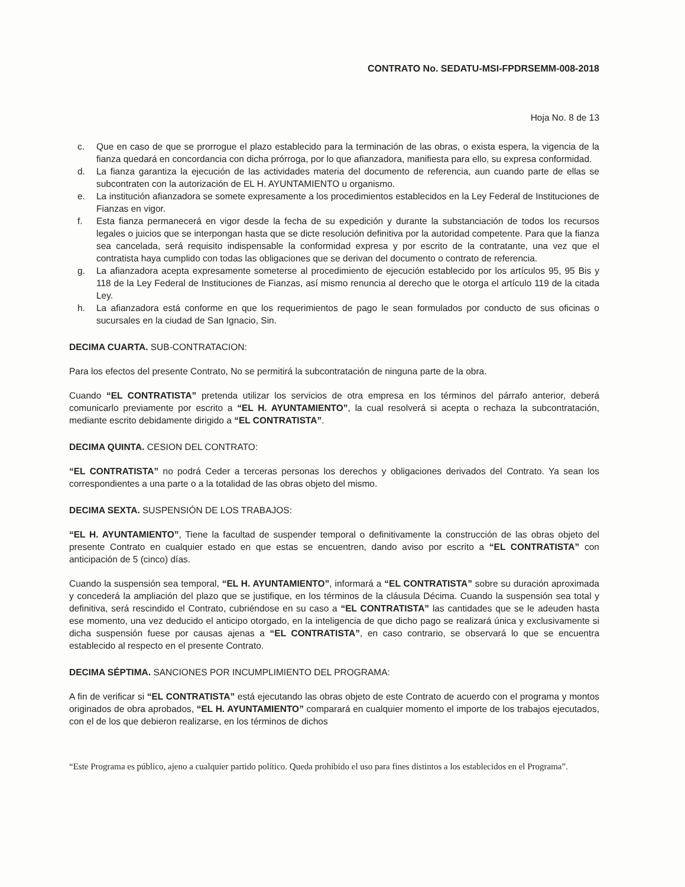CONTRATO No. SEDATU-MSI-FPDRSEMM-008-2018
Hoja No. 8 de 13
c. Que en caso de que se prorrogue el plazo establecido para la terminación de las obras, o exista espera, la vigencia de la fianza quedará en concordancia con dicha prórroga, por lo que afianzadora, manifiesta para ello, su expresa conformidad.
d. La fianza garantiza la ejecución de las actividades materia del documento de referencia, aun cuando parte de ellas se subcontraten con la autorización de EL H. AYUNTAMIENTO u organismo.
e. La institución afianzadora se somete expresamente a los procedimientos establecidos en la Ley Federal de Instituciones de Fianzas en vigor.
f. Esta fianza permanecerá en vigor desde la fecha de su expedición y durante la substanciación de todos los recursos legales o juicios que se interpongan hasta que se dicte resolución definitiva por la autoridad competente. Para que la fianza sea cancelada, será requisito indispensable la conformidad expresa y por escrito de la contratante, una vez que el contratista haya cumplido con todas las obligaciones que se derivan del documento o contrato de referencia.
g. La afianzadora acepta expresamente someterse al procedimiento de ejecución establecido por los artículos 95, 95 Bis y 118 de la Ley Federal de Instituciones de Fianzas, así mismo renuncia al derecho que le otorga el artículo 119 de la citada Ley.
h. La afianzadora está conforme en que los requerimientos de pago le sean formulados por conducto de sus oficinas o sucursales en la ciudad de San Ignacio, Sin.
DECIMA CUARTA. SUB-CONTRATACION:
Para los efectos del presente Contrato, No se permitirá la subcontratación de ninguna parte de la obra.
Cuando “EL CONTRATISTA” pretenda utilizar los servicios de otra empresa en los términos del párrafo anterior, deberá comunicarlo previamente por escrito a “EL H. AYUNTAMIENTO”, la cual resolverá si acepta o rechaza la subcontratación, mediante escrito debidamente dirigido a “EL CONTRATISTA”.
DECIMA QUINTA. CESION DEL CONTRATO:
“EL CONTRATISTA” no podrá Ceder a terceras personas los derechos y obligaciones derivados del Contrato. Ya sean los correspondientes a una parte o a la totalidad de las obras objeto del mismo.
DECIMA SEXTA. SUSPENSIÓN DE LOS TRABAJOS:
“EL H. AYUNTAMIENTO”, Tiene la facultad de suspender temporal o definitivamente la construcción de las obras objeto del presente Contrato en cualquier estado en que estas se encuentren, dando aviso por escrito a “EL CONTRATISTA” con anticipación de 5 (cinco) días.
Cuando la suspensión sea temporal, “EL H. AYUNTAMIENTO”, informará a “EL CONTRATISTA” sobre su duración aproximada y concederá la ampliación del plazo que se justifique, en los términos de la cláusula Décima. Cuando la suspensión sea total y definitiva, será rescindido el Contrato, cubriéndose en su caso a “EL CONTRATISTA” las cantidades que se le adeuden hasta ese momento, una vez deducido el anticipo otorgado, en la inteligencia de que dicho pago se realizará única y exclusivamente si dicha suspensión fuese por causas ajenas a “EL CONTRATISTA”, en caso contrario, se observará lo que se encuentra establecido al respecto en el presente Contrato.
DECIMA SÉPTIMA. SANCIONES POR INCUMPLIMIENTO DEL PROGRAMA:
A fin de verificar si “EL CONTRATISTA” está ejecutando las obras objeto de este Contrato de acuerdo con el programa y montos originados de obra aprobados, “EL H. AYUNTAMIENTO” comparará en cualquier momento el importe de los trabajos ejecutados, con el de los que debieron realizarse, en los términos de dichos
“Este Programa es público, ajeno a cualquier partido político. Queda prohibido el uso para fines distintos a los establecidos en el Programa”.